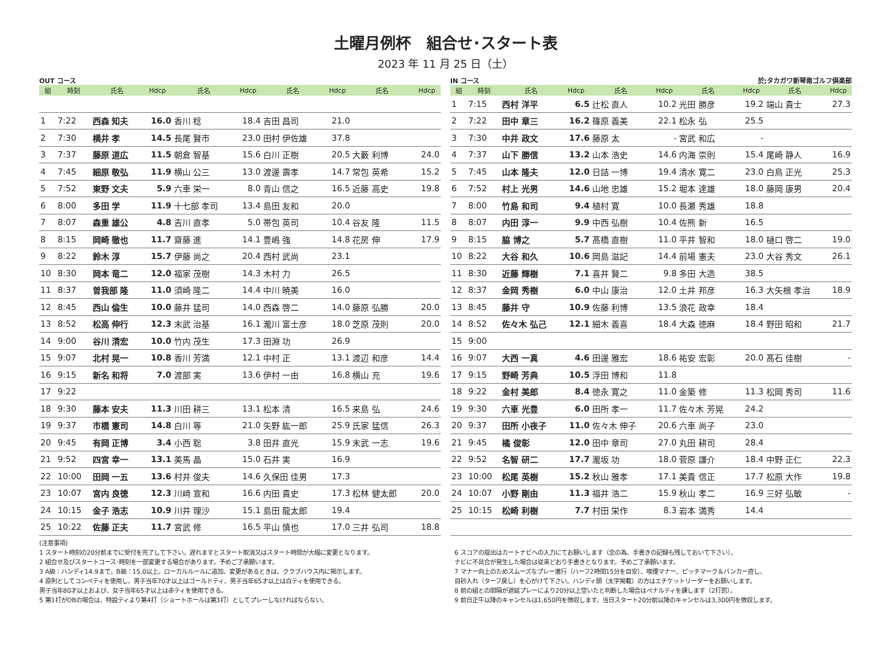土曜月例杯　組合せ･スタート表
2023 年 11 月 25 日（土）
OUT コース
| 組 | 時刻 | 氏名 | Hdcp | 氏名 | Hdcp | 氏名 | Hdcp | 氏名 | Hdcp |
| --- | --- | --- | --- | --- | --- | --- | --- | --- | --- |
| 1 | 7:22 | 西森 知夫 | 16.0 | 香川 稔 | 18.4 | 吉田 昌司 | 21.0 | | |
| 2 | 7:30 | 横井 孝 | 14.5 | 長尾 賢市 | 23.0 | 田村 伊佐雄 | 37.8 | | |
| 3 | 7:37 | 藤原 道広 | 11.5 | 朝倉 智基 | 15.6 | 白川 正樹 | 20.5 | 大藪 利博 | 24.0 |
| 4 | 7:45 | 細原 敬弘 | 11.9 | 横山 公三 | 13.0 | 渡邊 壽孝 | 14.7 | 常包 英希 | 15.2 |
| 5 | 7:52 | 東野 文夫 | 5.9 | 六車 栄一 | 8.0 | 青山 信之 | 16.5 | 近藤 高史 | 19.8 |
| 6 | 8:00 | 多田 学 | 11.9 | 十七部 孝司 | 13.4 | 島田 友和 | 20.0 | | |
| 7 | 8:07 | 森重 雄公 | 4.8 | 吉川 直孝 | 5.0 | 帯包 英司 | 10.4 | 谷友 隆 | 11.5 |
| 8 | 8:15 | 岡崎 徹也 | 11.7 | 齋藤 進 | 14.1 | 豊嶋 強 | 14.8 | 花房 伸 | 17.9 |
| 9 | 8:22 | 鈴木 淳 | 15.7 | 伊藤 尚之 | 20.4 | 西村 武尚 | 23.1 | | |
| 10 | 8:30 | 岡本 竜二 | 12.0 | 福家 茂樹 | 14.3 | 木村 力 | 26.5 | | |
| 11 | 8:37 | 曽我部 隆 | 11.0 | 須崎 隆二 | 14.4 | 中川 暁美 | 16.0 | | |
| 12 | 8:45 | 西山 倫生 | 10.0 | 藤井 猛司 | 14.0 | 西森 啓二 | 14.0 | 藤原 弘勝 | 20.0 |
| 13 | 8:52 | 松高 伸行 | 12.3 | 末武 治基 | 16.1 | 瀧川 富士彦 | 18.0 | 芝原 茂則 | 20.0 |
| 14 | 9:00 | 谷川 清宏 | 10.0 | 竹内 茂生 | 17.3 | 田淵 功 | 26.9 | | |
| 15 | 9:07 | 北村 晃一 | 10.8 | 香川 芳満 | 12.1 | 中村 正 | 13.1 | 渡辺 和彦 | 14.4 |
| 16 | 9:15 | 新名 和将 | 7.0 | 渡部 実 | 13.6 | 伊村 一由 | 16.8 | 横山 充 | 19.6 |
| 17 | 9:22 | | | | | | | | |
| 18 | 9:30 | 藤本 安夫 | 11.3 | 川田 耕三 | 13.1 | 松本 清 | 16.5 | 来島 弘 | 24.6 |
| 19 | 9:37 | 市橋 憲司 | 14.8 | 白川 等 | 21.0 | 矢野 紘一郎 | 25.9 | 氏家 猛信 | 26.3 |
| 20 | 9:45 | 有岡 正博 | 3.4 | 小西 聡 | 3.8 | 田井 直光 | 15.9 | 末武 一志 | 19.6 |
| 21 | 9:52 | 四宮 幸一 | 13.1 | 美馬 晶 | 15.0 | 石井 実 | 16.9 | | |
| 22 | 10:00 | 田岡 一五 | 13.6 | 村井 俊夫 | 14.6 | 久保田 佳男 | 17.3 | | |
| 23 | 10:07 | 宮内 良徳 | 12.3 | 川﨑 宣和 | 16.6 | 内田 貴史 | 17.3 | 松林 健太郎 | 20.0 |
| 24 | 10:15 | 金子 浩志 | 10.9 | 川井 理沙 | 15.1 | 島田 龍太郎 | 19.4 | | |
| 25 | 10:22 | 佐藤 正夫 | 11.7 | 宮武 修 | 16.5 | 平山 慎也 | 17.0 | 三井 弘司 | 18.8 |
IN コース 於;タカガワ新琴南ゴルフ倶楽部
| 組 | 時刻 | 氏名 | Hdcp | 氏名 | Hdcp | 氏名 | Hdcp | 氏名 | Hdcp |
| --- | --- | --- | --- | --- | --- | --- | --- | --- | --- |
| 1 | 7:15 | 西村 洋平 | 6.5 | 辻松 直人 | 10.2 | 光田 勝彦 | 19.2 | 端山 貴士 | 27.3 |
| 2 | 7:22 | 田中 章三 | 16.2 | 篠原 義美 | 22.1 | 松永 弘 | 25.5 | | |
| 3 | 7:30 | 中井 政文 | 17.6 | 藤原 太 | - | 宮武 和広 | - | | |
| 4 | 7:37 | 山下 勝信 | 13.2 | 山本 浩史 | 14.6 | 内海 崇則 | 15.4 | 尾崎 静人 | 16.9 |
| 5 | 7:45 | 山本 隆夫 | 12.0 | 日詰 一博 | 19.4 | 清水 寛二 | 23.0 | 白鳥 正光 | 25.3 |
| 6 | 7:52 | 村上 光男 | 14.6 | 山地 忠雄 | 15.2 | 堀本 達雄 | 18.0 | 藤岡 康男 | 20.4 |
| 7 | 8:00 | 竹島 和司 | 9.4 | 植村 寛 | 10.0 | 長瀬 秀雄 | 18.8 | | |
| 8 | 8:07 | 内田 淳一 | 9.9 | 中西 弘樹 | 10.4 | 佐熊 新 | 16.5 | | |
| 9 | 8:15 | 脇 博之 | 5.7 | 髙橋 直樹 | 11.0 | 平井 智和 | 18.0 | 樋口 啓二 | 19.0 |
| 10 | 8:22 | 大谷 和久 | 10.6 | 岡島 滋記 | 14.4 | 前場 憲夫 | 23.0 | 大谷 秀文 | 26.1 |
| 11 | 8:30 | 近藤 輝樹 | 7.1 | 喜井 賢二 | 9.8 | 多田 大造 | 38.5 | | |
| 12 | 8:37 | 金岡 秀樹 | 6.0 | 中山 康治 | 12.0 | 土井 邦彦 | 16.3 | 大矢根 孝治 | 18.9 |
| 13 | 8:45 | 藤井 守 | 10.9 | 佐藤 利博 | 13.5 | 浪花 政幸 | 18.4 | | |
| 14 | 8:52 | 佐々木 弘己 | 12.1 | 細木 義喜 | 18.4 | 大森 徳麻 | 18.4 | 野田 昭和 | 21.7 |
| 15 | 9:00 | | | | | | | | |
| 16 | 9:07 | 大西 一真 | 4.6 | 田邊 雅宏 | 18.6 | 祐安 宏彰 | 20.0 | 髙石 佳樹 | - |
| 17 | 9:15 | 野崎 芳典 | 10.5 | 浮田 博和 | 11.8 | | | | |
| 18 | 9:22 | 金村 美郎 | 8.4 | 徳永 寛之 | 11.0 | 金築 修 | 11.3 | 松岡 秀司 | 11.6 |
| 19 | 9:30 | 六車 光豊 | 6.0 | 田所 孝一 | 11.7 | 佐々木 芳晃 | 24.2 | | |
| 20 | 9:37 | 田所 小夜子 | 11.0 | 佐々木 伸子 | 20.6 | 六車 尚子 | 23.0 | | |
| 21 | 9:45 | 橘 俊彰 | 12.0 | 田中 章司 | 27.0 | 丸田 耕司 | 28.4 | | |
| 22 | 9:52 | 名智 研二 | 17.7 | 瀧坂 功 | 18.0 | 菅原 謙介 | 18.4 | 中野 正仁 | 22.3 |
| 23 | 10:00 | 松尾 英樹 | 15.2 | 秋山 雅孝 | 17.1 | 美貴 信正 | 17.7 | 松原 大作 | 19.8 |
| 24 | 10:07 | 小野 剛由 | 11.3 | 福井 浩二 | 15.9 | 秋山 孝二 | 16.9 | 三好 弘敏 | - |
| 25 | 10:15 | 松崎 利樹 | 7.7 | 村田 栄作 | 8.3 | 岩本 満秀 | 14.4 | | |
(注意事項)
1 スタート時刻の20分前までに受付を完了して下さい。遅れますとスタート取消又はスタート時間が大幅に変更となります。
2 組合せ及びスタートコース･時刻を一部変更する場合があります。予めご了承願います。
3 A級：ハンディ14.9まで。B級：15.0以上。ローカルルールに追加、変更があるときは、クラブハウス内に掲示します。
4 原則としてコンペティを使用し、男子当年70才以上はゴールドティ、男子当年65才以上は白ティを使用できる。
男子当年80才以上および、女子当年65才以上は赤ティを使用できる。
5 第1打がOBの場合は、特設ティより第4打（ショートホールは第3打）としてプレーしなければならない。
6 スコアの提出はカートナビへの入力にてお願いします（念の為、手書きの記録も残しておいて下さい）。
ナビに不具合が発生した場合は従来どおり手書きとなります。予めご了承願います。
7 マナー向上のためスムーズなプレー進行（ハーフ2時間15分を目安）、喫煙マナー、ピッチマーク＆バンカー直し、
目砂入れ（ターフ戻し）を心がけて下さい。ハンディ頭（太字掲載）の方はエチケットリーダーをお願いします。
8 前の組との間隔が遅延プレーにより20分以上空いたと判断した場合はペナルティを課します（2打罰）。
9 前日正午以降のキャンセルは1,650円を徴収します。当日スタート20分前以降のキャンセルは3,300円を徴収します。